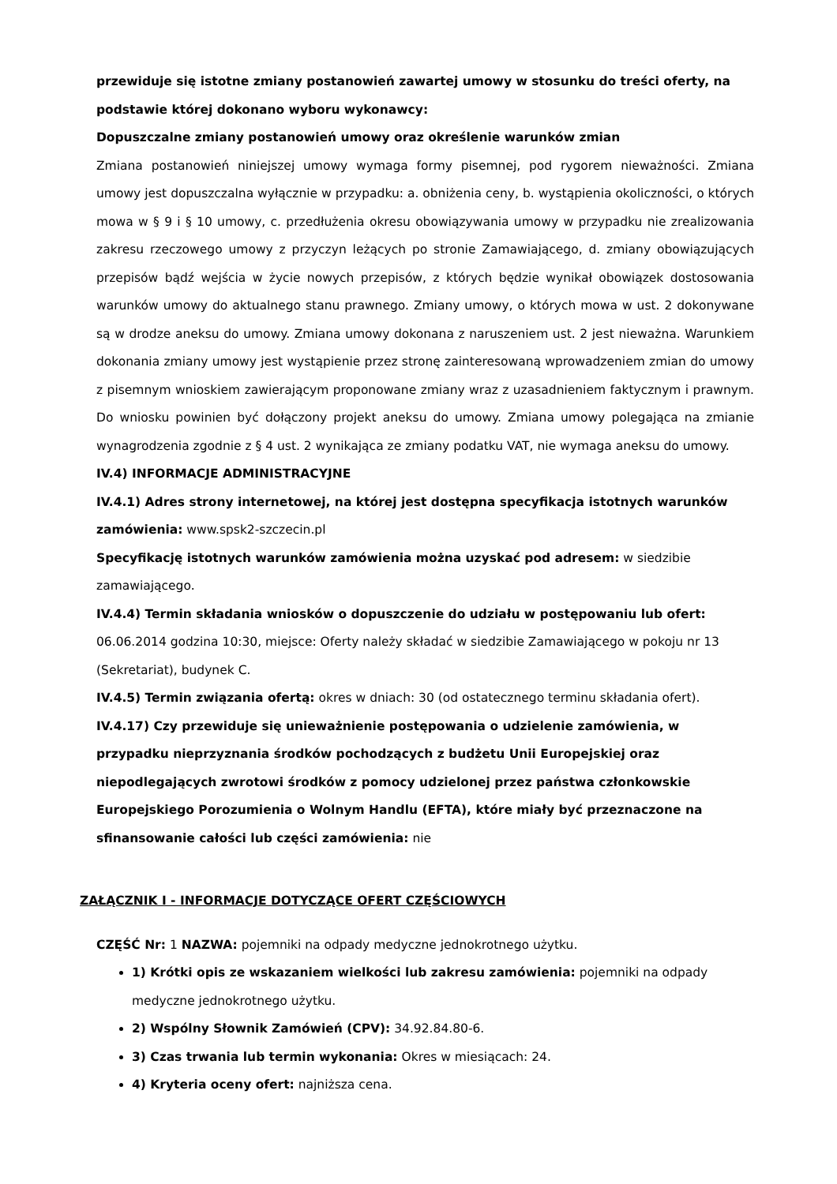przewiduje się istotne zmiany postanowień zawartej umowy w stosunku do treści oferty, na podstawie której dokonano wyboru wykonawcy:
Dopuszczalne zmiany postanowień umowy oraz określenie warunków zmian
Zmiana postanowień niniejszej umowy wymaga formy pisemnej, pod rygorem nieważności. Zmiana umowy jest dopuszczalna wyłącznie w przypadku: a. obniżenia ceny, b. wystąpienia okoliczności, o których mowa w § 9 i § 10 umowy, c. przedłużenia okresu obowiązywania umowy w przypadku nie zrealizowania zakresu rzeczowego umowy z przyczyn leżących po stronie Zamawiającego, d. zmiany obowiązujących przepisów bądź wejścia w życie nowych przepisów, z których będzie wynikał obowiązek dostosowania warunków umowy do aktualnego stanu prawnego. Zmiany umowy, o których mowa w ust. 2 dokonywane są w drodze aneksu do umowy. Zmiana umowy dokonana z naruszeniem ust. 2 jest nieważna. Warunkiem dokonania zmiany umowy jest wystąpienie przez stronę zainteresowaną wprowadzeniem zmian do umowy z pisemnym wnioskiem zawierającym proponowane zmiany wraz z uzasadnieniem faktycznym i prawnym. Do wniosku powinien być dołączony projekt aneksu do umowy. Zmiana umowy polegająca na zmianie wynagrodzenia zgodnie z § 4 ust. 2 wynikająca ze zmiany podatku VAT, nie wymaga aneksu do umowy.
IV.4) INFORMACJE ADMINISTRACYJNE
IV.4.1) Adres strony internetowej, na której jest dostępna specyfikacja istotnych warunków zamówienia: www.spsk2-szczecin.pl
Specyfikację istotnych warunków zamówienia można uzyskać pod adresem: w siedzibie zamawiającego.
IV.4.4) Termin składania wniosków o dopuszczenie do udziału w postępowaniu lub ofert: 06.06.2014 godzina 10:30, miejsce: Oferty należy składać w siedzibie Zamawiającego w pokoju nr 13 (Sekretariat), budynek C.
IV.4.5) Termin związania ofertą: okres w dniach: 30 (od ostatecznego terminu składania ofert).
IV.4.17) Czy przewiduje się unieważnienie postępowania o udzielenie zamówienia, w przypadku nieprzyznania środków pochodzących z budżetu Unii Europejskiej oraz niepodlegających zwrotowi środków z pomocy udzielonej przez państwa członkowskie Europejskiego Porozumienia o Wolnym Handlu (EFTA), które miały być przeznaczone na sfinansowanie całości lub części zamówienia: nie
ZAŁĄCZNIK I - INFORMACJE DOTYCZĄCE OFERT CZĘŚCIOWYCH
CZĘŚĆ Nr: 1 NAZWA: pojemniki na odpady medyczne jednokrotnego użytku.
1) Krótki opis ze wskazaniem wielkości lub zakresu zamówienia: pojemniki na odpady medyczne jednokrotnego użytku.
2) Wspólny Słownik Zamówień (CPV): 34.92.84.80-6.
3) Czas trwania lub termin wykonania: Okres w miesiącach: 24.
4) Kryteria oceny ofert: najniższa cena.